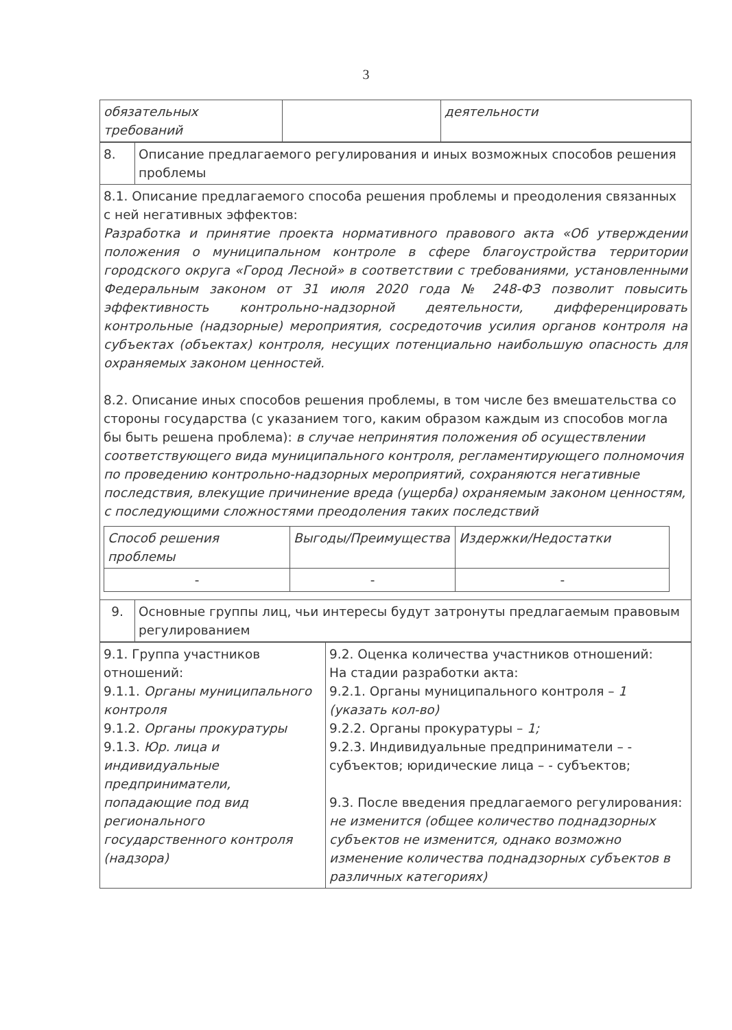3
| обязательных требований | | деятельности |
| 8. | Описание предлагаемого регулирования и иных возможных способов решения проблемы |
| 8.1. Описание предлагаемого способа решения проблемы и преодоления связанных с ней негативных эффектов: Разработка и принятие проекта нормативного правового акта «Об утверждении положения о муниципальном контроле в сфере благоустройства территории городского округа «Город Лесной» в соответствии с требованиями, установленными Федеральным законом от 31 июля 2020 года № 248-ФЗ позволит повысить эффективность контрольно-надзорной деятельности, дифференцировать контрольные (надзорные) мероприятия, сосредоточив усилия органов контроля на субъектах (объектах) контроля, несущих потенциально наибольшую опасность для охраняемых законом ценностей. 8.2. Описание иных способов решения проблемы, в том числе без вмешательства со стороны государства (с указанием того, каким образом каждым из способов могла бы быть решена проблема): в случае непринятия положения об осуществлении соответствующего вида муниципального контроля, регламентирующего полномочия по проведению контрольно-надзорных мероприятий, сохраняются негативные последствия, влекущие причинение вреда (ущерба) охраняемым законом ценностям, с последующими сложностями преодоления таких последствий / Способ решения проблемы / Выгоды/Преимущества / Издержки/Недостатки / / - / - / - / | |
| 9. | Основные группы лиц, чьи интересы будут затронуты предлагаемым правовым регулированием |
| 9.1. Группа участников отношений: 9.1.1. Органы муниципального контроля 9.1.2. Органы прокуратуры 9.1.3. Юр. лица и индивидуальные предприниматели, попадающие под вид регионального государственного контроля (надзора) | 9.2. Оценка количества участников отношений: На стадии разработки акта: 9.2.1. Органы муниципального контроля – 1 (указать кол-во) 9.2.2. Органы прокуратуры – 1; 9.2.3. Индивидуальные предприниматели – - субъектов; юридические лица – - субъектов; 9.3. После введения предлагаемого регулирования: не изменится (общее количество поднадзорных субъектов не изменится, однако возможно изменение количества поднадзорных субъектов в различных категориях) |